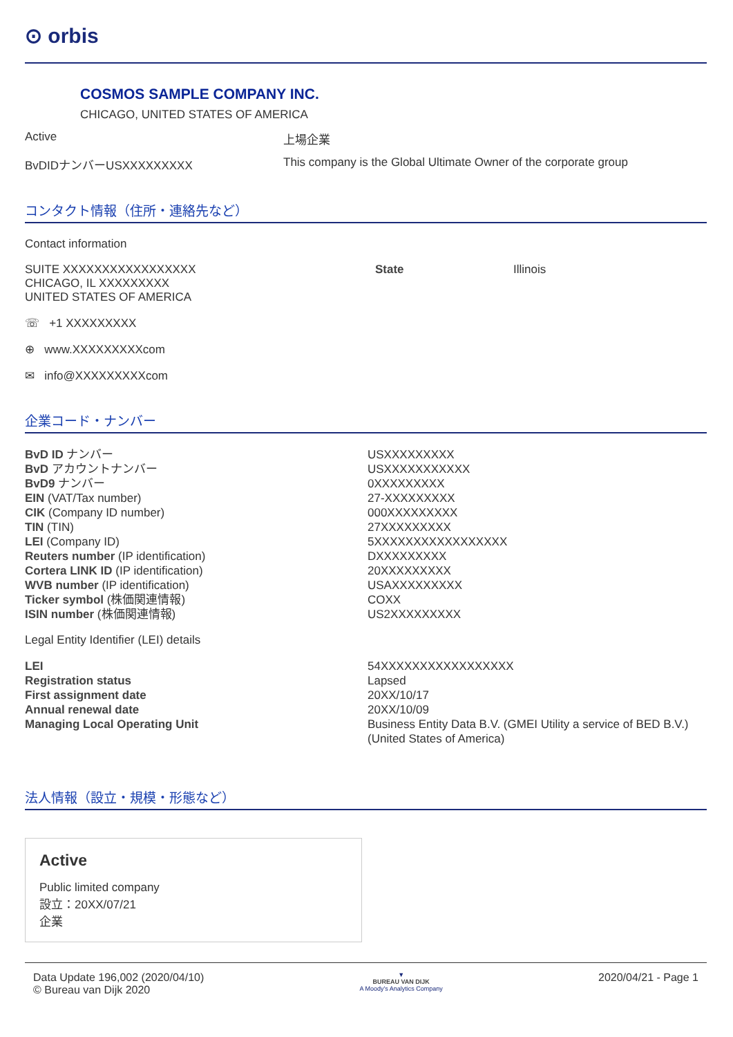⊙ orbis
COSMOS SAMPLE COMPANY INC.
CHICAGO, UNITED STATES OF AMERICA
Active 上場企業
BvDIDナンバーUSXXXXXXXXX This company is the Global Ultimate Owner of the corporate group
コンタクト情報（住所・連絡先など）
Contact information
SUITE XXXXXXXXXXXXXXXXX
CHICAGO, IL XXXXXXXXX
UNITED STATES OF AMERICA
State Illinois
☏ +1 XXXXXXXXX
⊕ www.XXXXXXXXXcom
✉ info@XXXXXXXXXcom
企業コード・ナンバー
| BvD ID ナンバー | USXXXXXXXXX |
| BvD アカウントナンバー | USXXXXXXXXXXX |
| BvD9 ナンバー | 0XXXXXXXXX |
| EIN (VAT/Tax number) | 27-XXXXXXXXX |
| CIK (Company ID number) | 000XXXXXXXXX |
| TIN (TIN) | 27XXXXXXXXX |
| LEI (Company ID) | 5XXXXXXXXXXXXXXXXX |
| Reuters number (IP identification) | DXXXXXXXXX |
| Cortera LINK ID (IP identification) | 20XXXXXXXXX |
| WVB number (IP identification) | USAXXXXXXXXX |
| Ticker symbol (株価関連情報) | COXX |
| ISIN number (株価関連情報) | US2XXXXXXXXX |
Legal Entity Identifier (LEI) details
| LEI | 54XXXXXXXXXXXXXXXXX |
| Registration status | Lapsed |
| First assignment date | 20XX/10/17 |
| Annual renewal date | 20XX/10/09 |
| Managing Local Operating Unit | Business Entity Data B.V. (GMEI Utility a service of BED B.V.) (United States of America) |
法人情報（設立・規模・形態など）
Active
Public limited company
設立：20XX/07/21
企業
Data Update 196,002 (2020/04/10)
© Bureau van Dijk 2020
▼
BUREAU VAN DIJK
A Moody's Analytics Company
2020/04/21 - Page 1